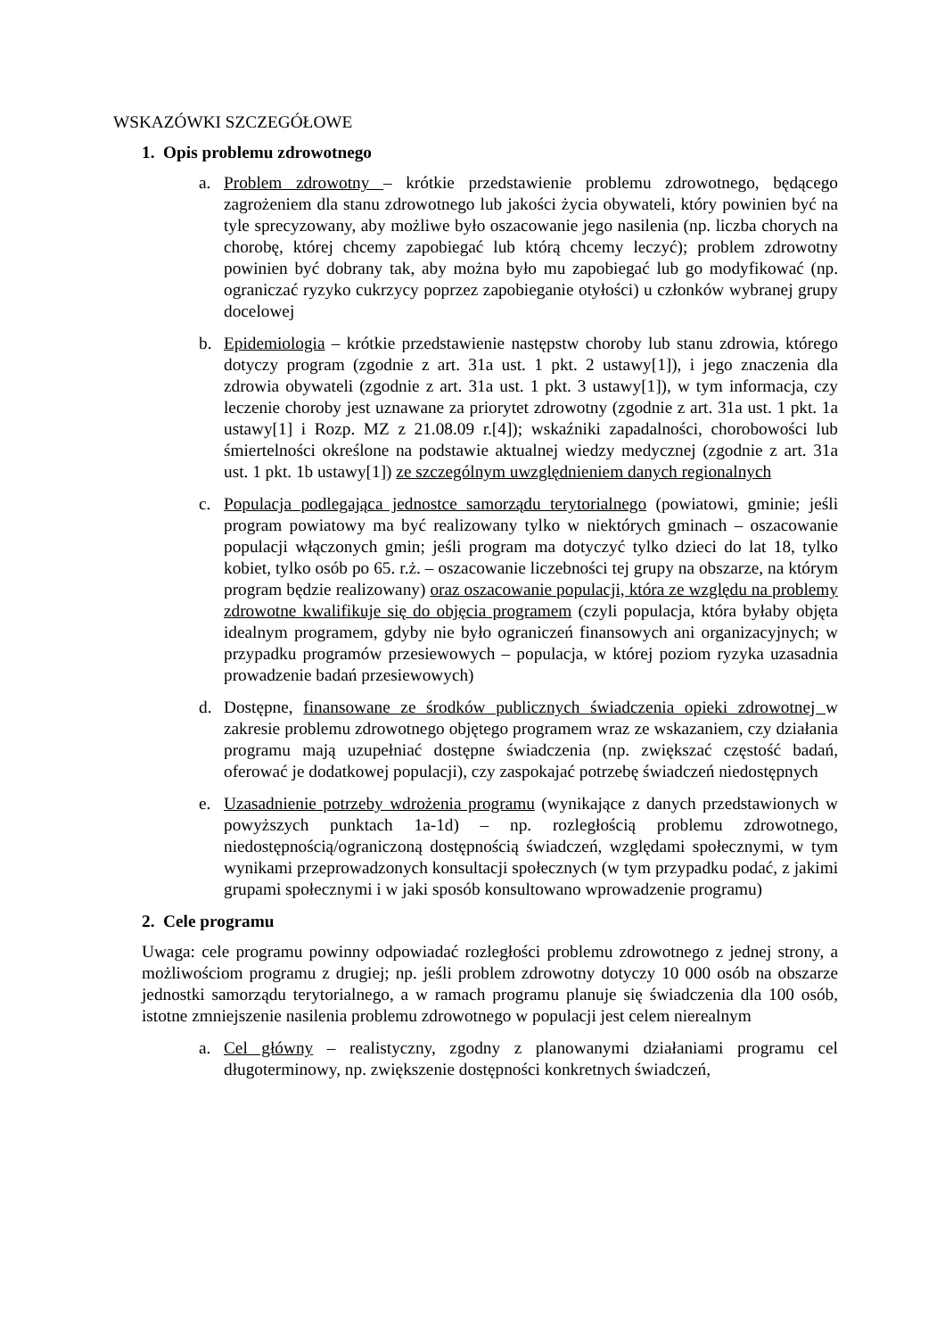WSKAZÓWKI SZCZEGÓŁOWE
1. Opis problemu zdrowotnego
a. Problem zdrowotny – krótkie przedstawienie problemu zdrowotnego, będącego zagrożeniem dla stanu zdrowotnego lub jakości życia obywateli, który powinien być na tyle sprecyzowany, aby możliwe było oszacowanie jego nasilenia (np. liczba chorych na chorobę, której chcemy zapobiegać lub którą chcemy leczyć); problem zdrowotny powinien być dobrany tak, aby można było mu zapobiegać lub go modyfikować (np. ograniczać ryzyko cukrzycy poprzez zapobieganie otyłości) u członków wybranej grupy docelowej
b. Epidemiologia – krótkie przedstawienie następstw choroby lub stanu zdrowia, którego dotyczy program (zgodnie z art. 31a ust. 1 pkt. 2 ustawy[1]), i jego znaczenia dla zdrowia obywateli (zgodnie z art. 31a ust. 1 pkt. 3 ustawy[1]), w tym informacja, czy leczenie choroby jest uznawane za priorytet zdrowotny (zgodnie z art. 31a ust. 1 pkt. 1a ustawy[1] i Rozp. MZ z 21.08.09 r.[4]); wskaźniki zapadalności, chorobowości lub śmiertelności określone na podstawie aktualnej wiedzy medycznej (zgodnie z art. 31a ust. 1 pkt. 1b ustawy[1]) ze szczególnym uwzględnieniem danych regionalnych
c. Populacja podlegająca jednostce samorządu terytorialnego (powiatowi, gminie; jeśli program powiatowy ma być realizowany tylko w niektórych gminach – oszacowanie populacji włączonych gmin; jeśli program ma dotyczyć tylko dzieci do lat 18, tylko kobiet, tylko osób po 65. r.ż. – oszacowanie liczebności tej grupy na obszarze, na którym program będzie realizowany) oraz oszacowanie populacji, która ze względu na problemy zdrowotne kwalifikuje się do objęcia programem (czyli populacja, która byłaby objęta idealnym programem, gdyby nie było ograniczeń finansowych ani organizacyjnych; w przypadku programów przesiewowych – populacja, w której poziom ryzyka uzasadnia prowadzenie badań przesiewowych)
d. Dostępne, finansowane ze środków publicznych świadczenia opieki zdrowotnej w zakresie problemu zdrowotnego objętego programem wraz ze wskazaniem, czy działania programu mają uzupełniać dostępne świadczenia (np. zwiększać częstość badań, oferować je dodatkowej populacji), czy zaspokajać potrzebę świadczeń niedostępnych
e. Uzasadnienie potrzeby wdrożenia programu (wynikające z danych przedstawionych w powyższych punktach 1a-1d) – np. rozległością problemu zdrowotnego, niedostępnością/ograniczoną dostępnością świadczeń, względami społecznymi, w tym wynikami przeprowadzonych konsultacji społecznych (w tym przypadku podać, z jakimi grupami społecznymi i w jaki sposób konsultowano wprowadzenie programu)
2. Cele programu
Uwaga: cele programu powinny odpowiadać rozległości problemu zdrowotnego z jednej strony, a możliwościom programu z drugiej; np. jeśli problem zdrowotny dotyczy 10 000 osób na obszarze jednostki samorządu terytorialnego, a w ramach programu planuje się świadczenia dla 100 osób, istotne zmniejszenie nasilenia problemu zdrowotnego w populacji jest celem nierealnym
a. Cel główny – realistyczny, zgodny z planowanymi działaniami programu cel długoterminowy, np. zwiększenie dostępności konkretnych świadczeń,